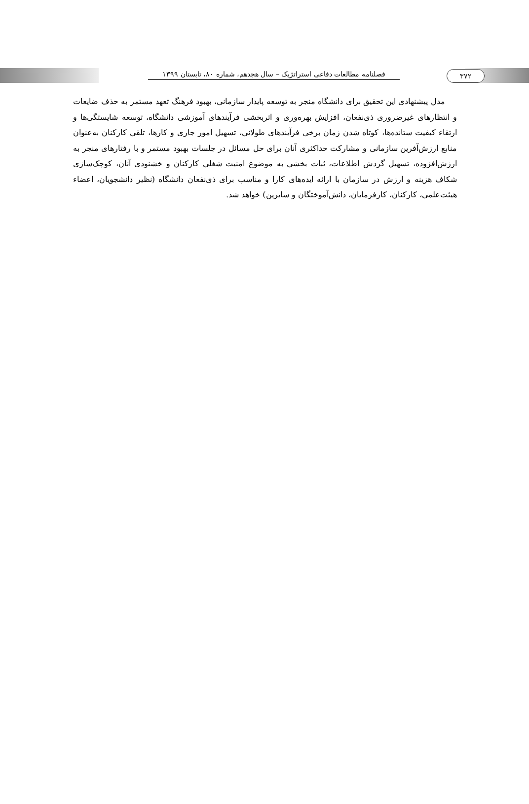فصلنامه مطالعات دفاعی استراتژیک – سال هجدهم، شماره ۸۰، تابستان ۱۳۹۹
۳۷۲
مدل پیشنهادی این تحقیق برای دانشگاه منجر به توسعه پایدار سازمانی، بهبود فرهنگ تعهد مستمر به حذف ضایعات و انتظارهای غیرضروری ذی‌نفعان، افزایش بهره‌وری و اثربخشی فرآیندهای آموزشی دانشگاه، توسعه شایستگی‌ها و ارتقاء کیفیت ستانده‌ها، کوتاه شدن زمان برخی فرآیندهای طولانی، تسهیل امور جاری و کارها، تلقی کارکنان به‌عنوان منابع ارزش‌آفرین سازمانی و مشارکت حداکثری آنان برای حل مسائل در جلسات بهبود مستمر و با رفتارهای منجر به ارزش‌افزوده، تسهیل گردش اطلاعات، ثبات بخشی به موضوع امنیت شغلی کارکنان و خشنودی آنان، کوچک‌سازی شکاف هزینه و ارزش در سازمان با ارائه ایده‌های کارا و مناسب برای ذی‌نفعان دانشگاه (نظیر دانشجویان، اعضاء هیئت‌علمی، کارکنان، کارفرمایان، دانش‌آموختگان و سایرین) خواهد شد.